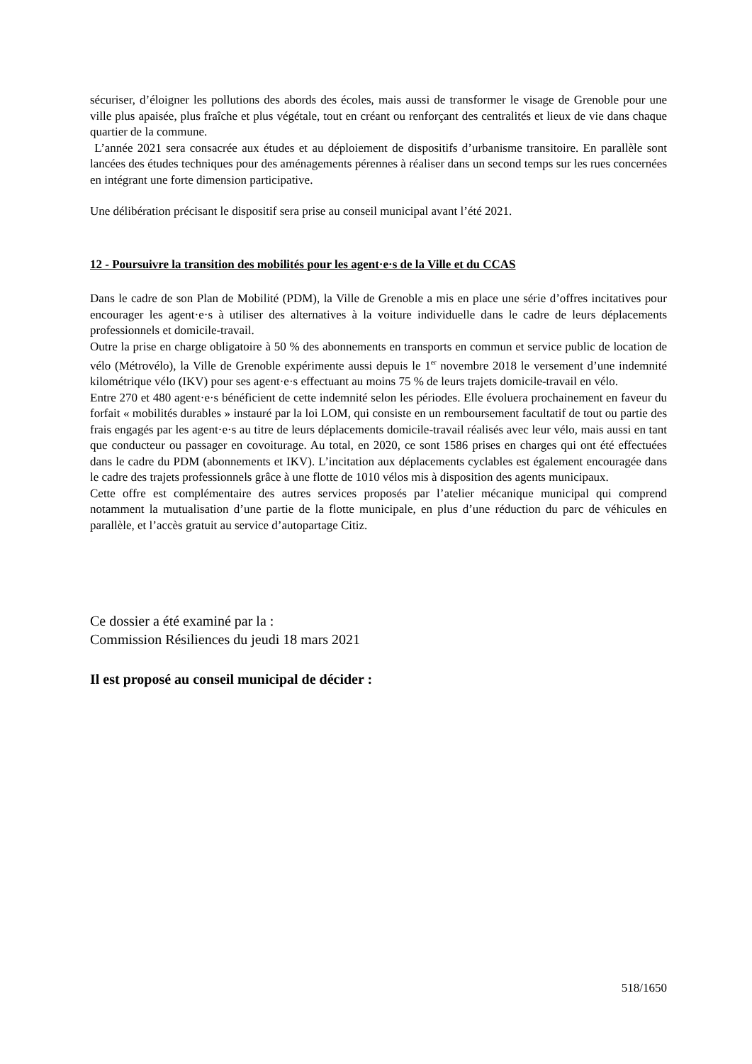sécuriser, d’éloigner les pollutions des abords des écoles, mais aussi de transformer le visage de Grenoble pour une ville plus apaisée, plus fraîche et plus végétale, tout en créant ou renforçant des centralités et lieux de vie dans chaque quartier de la commune.
L’année 2021 sera consacrée aux études et au déploiement de dispositifs d’urbanisme transitoire. En parallèle sont lancées des études techniques pour des aménagements pérennes à réaliser dans un second temps sur les rues concernées en intégrant une forte dimension participative.
Une délibération précisant le dispositif sera prise au conseil municipal avant l’été 2021.
12 - Poursuivre la transition des mobilités pour les agent·e·s de la Ville et du CCAS
Dans le cadre de son Plan de Mobilité (PDM), la Ville de Grenoble a mis en place une série d’offres incitatives pour encourager les agent·e·s à utiliser des alternatives à la voiture individuelle dans le cadre de leurs déplacements professionnels et domicile-travail.
Outre la prise en charge obligatoire à 50 % des abonnements en transports en commun et service public de location de vélo (Métrovélo), la Ville de Grenoble expérimente aussi depuis le 1<sup>er</sup> novembre 2018 le versement d’une indemnité kilométrique vélo (IKV) pour ses agent·e·s effectuant au moins 75 % de leurs trajets domicile-travail en vélo.
Entre 270 et 480 agent·e·s bénéficient de cette indemnité selon les périodes. Elle évoluera prochainement en faveur du forfait « mobilités durables » instauré par la loi LOM, qui consiste en un remboursement facultatif de tout ou partie des frais engagés par les agent·e·s au titre de leurs déplacements domicile-travail réalisés avec leur vélo, mais aussi en tant que conducteur ou passager en covoiturage. Au total, en 2020, ce sont 1586 prises en charges qui ont été effectuées dans le cadre du PDM (abonnements et IKV). L’incitation aux déplacements cyclables est également encouragée dans le cadre des trajets professionnels grâce à une flotte de 1010 vélos mis à disposition des agents municipaux.
Cette offre est complémentaire des autres services proposés par l’atelier mécanique municipal qui comprend notamment la mutualisation d’une partie de la flotte municipale, en plus d’une réduction du parc de véhicules en parallèle, et l’accès gratuit au service d’autopartage Citiz.
Ce dossier a été examiné par la :
Commission Résiliences du jeudi 18 mars 2021
Il est proposé au conseil municipal de décider :
518/1650